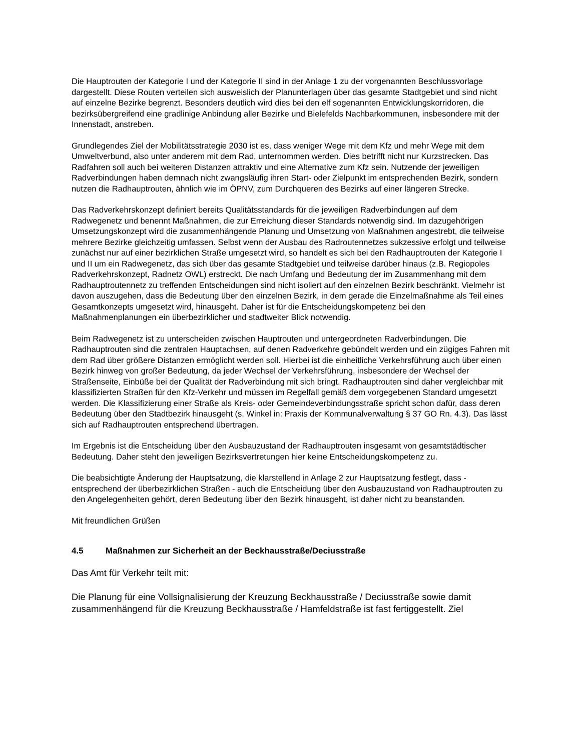Die Hauptrouten der Kategorie I und der Kategorie II sind in der Anlage 1 zu der vorgenannten Beschlussvorlage dargestellt. Diese Routen verteilen sich ausweislich der Planunterlagen über das gesamte Stadtgebiet und sind nicht auf einzelne Bezirke begrenzt. Besonders deutlich wird dies bei den elf sogenannten Entwicklungskorridoren, die bezirksübergreifend eine gradlinige Anbindung aller Bezirke und Bielefelds Nachbarkommunen, insbesondere mit der Innenstadt, anstreben.
Grundlegendes Ziel der Mobilitätsstrategie 2030 ist es, dass weniger Wege mit dem Kfz und mehr Wege mit dem Umweltverbund, also unter anderem mit dem Rad, unternommen werden. Dies betrifft nicht nur Kurzstrecken. Das Radfahren soll auch bei weiteren Distanzen attraktiv und eine Alternative zum Kfz sein. Nutzende der jeweiligen Radverbindungen haben demnach nicht zwangsläufig ihren Start- oder Zielpunkt im entsprechenden Bezirk, sondern nutzen die Radhauptrouten, ähnlich wie im ÖPNV, zum Durchqueren des Bezirks auf einer längeren Strecke.
Das Radverkehrskonzept definiert bereits Qualitätsstandards für die jeweiligen Radverbindungen auf dem Radwegenetz und benennt Maßnahmen, die zur Erreichung dieser Standards notwendig sind. Im dazugehörigen Umsetzungskonzept wird die zusammenhängende Planung und Umsetzung von Maßnahmen angestrebt, die teilweise mehrere Bezirke gleichzeitig umfassen. Selbst wenn der Ausbau des Radroutennetzes sukzessive erfolgt und teilweise zunächst nur auf einer bezirklichen Straße umgesetzt wird, so handelt es sich bei den Radhauptrouten der Kategorie I und II um ein Radwegenetz, das sich über das gesamte Stadtgebiet und teilweise darüber hinaus (z.B. Regiopoles Radverkehrskonzept, Radnetz OWL) erstreckt. Die nach Umfang und Bedeutung der im Zusammenhang mit dem Radhauptroutennetz zu treffenden Entscheidungen sind nicht isoliert auf den einzelnen Bezirk beschränkt. Vielmehr ist davon auszugehen, dass die Bedeutung über den einzelnen Bezirk, in dem gerade die Einzelmaßnahme als Teil eines Gesamtkonzepts umgesetzt wird, hinausgeht. Daher ist für die Entscheidungskompetenz bei den Maßnahmenplanungen ein überbezirklicher und stadtweiter Blick notwendig.
Beim Radwegenetz ist zu unterscheiden zwischen Hauptrouten und untergeordneten Radverbindungen. Die Radhauptrouten sind die zentralen Hauptachsen, auf denen Radverkehre gebündelt werden und ein zügiges Fahren mit dem Rad über größere Distanzen ermöglicht werden soll. Hierbei ist die einheitliche Verkehrsführung auch über einen Bezirk hinweg von großer Bedeutung, da jeder Wechsel der Verkehrsführung, insbesondere der Wechsel der Straßenseite, Einbüße bei der Qualität der Radverbindung mit sich bringt. Radhauptrouten sind daher vergleichbar mit klassifizierten Straßen für den Kfz-Verkehr und müssen im Regelfall gemäß dem vorgegebenen Standard umgesetzt werden. Die Klassifizierung einer Straße als Kreis- oder Gemeindeverbindungsstraße spricht schon dafür, dass deren Bedeutung über den Stadtbezirk hinausgeht (s. Winkel in: Praxis der Kommunalverwaltung § 37 GO Rn. 4.3). Das lässt sich auf Radhauptrouten entsprechend übertragen.
Im Ergebnis ist die Entscheidung über den Ausbauzustand der Radhauptrouten insgesamt von gesamtstädtischer Bedeutung. Daher steht den jeweiligen Bezirksvertretungen hier keine Entscheidungskompetenz zu.
Die beabsichtigte Änderung der Hauptsatzung, die klarstellend in Anlage 2 zur Hauptsatzung festlegt, dass - entsprechend der überbezirklichen Straßen - auch die Entscheidung über den Ausbauzustand von Radhauptrouten zu den Angelegenheiten gehört, deren Bedeutung über den Bezirk hinausgeht, ist daher nicht zu beanstanden.
Mit freundlichen Grüßen
4.5 Maßnahmen zur Sicherheit an der Beckhausstraße/Deciusstraße
Das Amt für Verkehr teilt mit:
Die Planung für eine Vollsignalisierung der Kreuzung Beckhausstraße / Deciusstraße sowie damit zusammenhängend für die Kreuzung Beckhausstraße / Hamfeldstraße ist fast fertiggestellt. Ziel